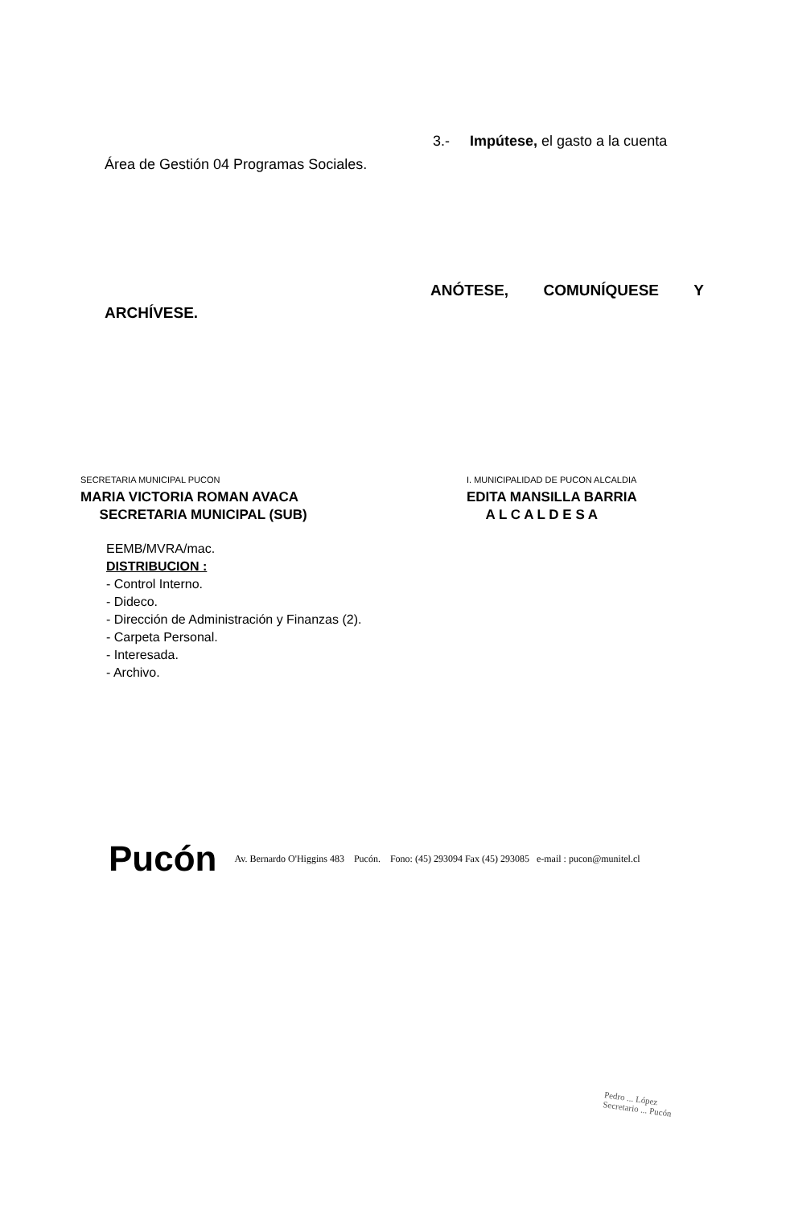3.- Impútese, el gasto a la cuenta
Área de Gestión 04 Programas Sociales.
ANÓTESE, COMUNÍQUESE Y
ARCHÍVESE.
SECRETARIA MUNICIPAL PUCON
MARIA VICTORIA ROMAN AVACA
SECRETARIA MUNICIPAL (SUB)
I. MUNICIPALIDAD DE PUCON ALCALDIA
EDITA MANSILLA BARRIA
A L C A L D E S A
EEMB/MVRA/mac.
DISTRIBUCION :
- Control Interno.
- Dideco.
- Dirección de Administración y Finanzas (2).
- Carpeta Personal.
- Interesada.
- Archivo.
Pucón Av. Bernardo O'Higgins 483 Pucón. Fono: (45) 293094 Fax (45) 293085 e-mail : pucon@munitel.cl
Pedro ... López
Secretario ... Pucón